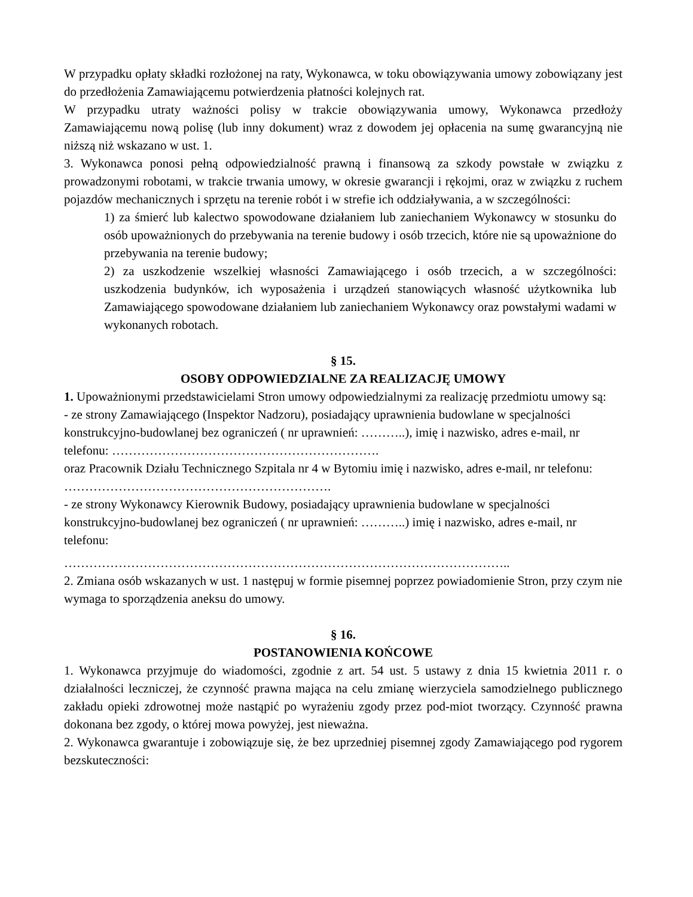W przypadku opłaty składki rozłożonej na raty, Wykonawca, w toku obowiązywania umowy zobowiązany jest do przedłożenia Zamawiającemu potwierdzenia płatności kolejnych rat.
W przypadku utraty ważności polisy w trakcie obowiązywania umowy, Wykonawca przedłoży Zamawiającemu nową polisę (lub inny dokument) wraz z dowodem jej opłacenia na sumę gwarancyjną nie niższą niż wskazano w ust. 1.
3. Wykonawca ponosi pełną odpowiedzialność prawną i finansową za szkody powstałe w związku z prowadzonymi robotami, w trakcie trwania umowy, w okresie gwarancji i rękojmi, oraz w związku z ruchem pojazdów mechanicznych i sprzętu na terenie robót i w strefie ich oddziaływania, a w szczególności:
1) za śmierć lub kalectwo spowodowane działaniem lub zaniechaniem Wykonawcy w stosunku do osób upoważnionych do przebywania na terenie budowy i osób trzecich, które nie są upoważnione do przebywania na terenie budowy;
2) za uszkodzenie wszelkiej własności Zamawiającego i osób trzecich, a w szczególności: uszkodzenia budynków, ich wyposażenia i urządzeń stanowiących własność użytkownika lub Zamawiającego spowodowane działaniem lub zaniechaniem Wykonawcy oraz powstałymi wadami w wykonanych robotach.
§ 15.
OSOBY ODPOWIEDZIALNE ZA REALIZACJĘ UMOWY
1. Upoważnionymi przedstawicielami Stron umowy odpowiedzialnymi za realizację przedmiotu umowy są:
- ze strony Zamawiającego (Inspektor Nadzoru), posiadający uprawnienia budowlane w specjalności konstrukcyjno-budowlanej bez ograniczeń ( nr uprawnień: ………..), imię i nazwisko, adres e-mail, nr telefonu: ……………………………………………………….
oraz Pracownik Działu Technicznego Szpitala nr 4 w Bytomiu imię i nazwisko, adres e-mail, nr telefonu: ……………………………………………………….
- ze strony Wykonawcy Kierownik Budowy, posiadający uprawnienia budowlane w specjalności konstrukcyjno-budowlanej bez ograniczeń ( nr uprawnień: ………..) imię i nazwisko, adres e-mail, nr telefonu:
……………………………………………………………………………………………..
2. Zmiana osób wskazanych w ust. 1 następuj w formie pisemnej poprzez powiadomienie Stron, przy czym nie wymaga to sporządzenia aneksu do umowy.
§ 16.
POSTANOWIENIA KOŃCOWE
1. Wykonawca przyjmuje do wiadomości, zgodnie z art. 54 ust. 5 ustawy z dnia 15 kwietnia 2011 r. o działalności leczniczej, że czynność prawna mająca na celu zmianę wierzyciela samodzielnego publicznego zakładu opieki zdrowotnej może nastąpić po wyrażeniu zgody przez pod-miot tworzący. Czynność prawna dokonana bez zgody, o której mowa powyżej, jest nieważna.
2. Wykonawca gwarantuje i zobowiązuje się, że bez uprzedniej pisemnej zgody Zamawiającego pod rygorem bezskuteczności: